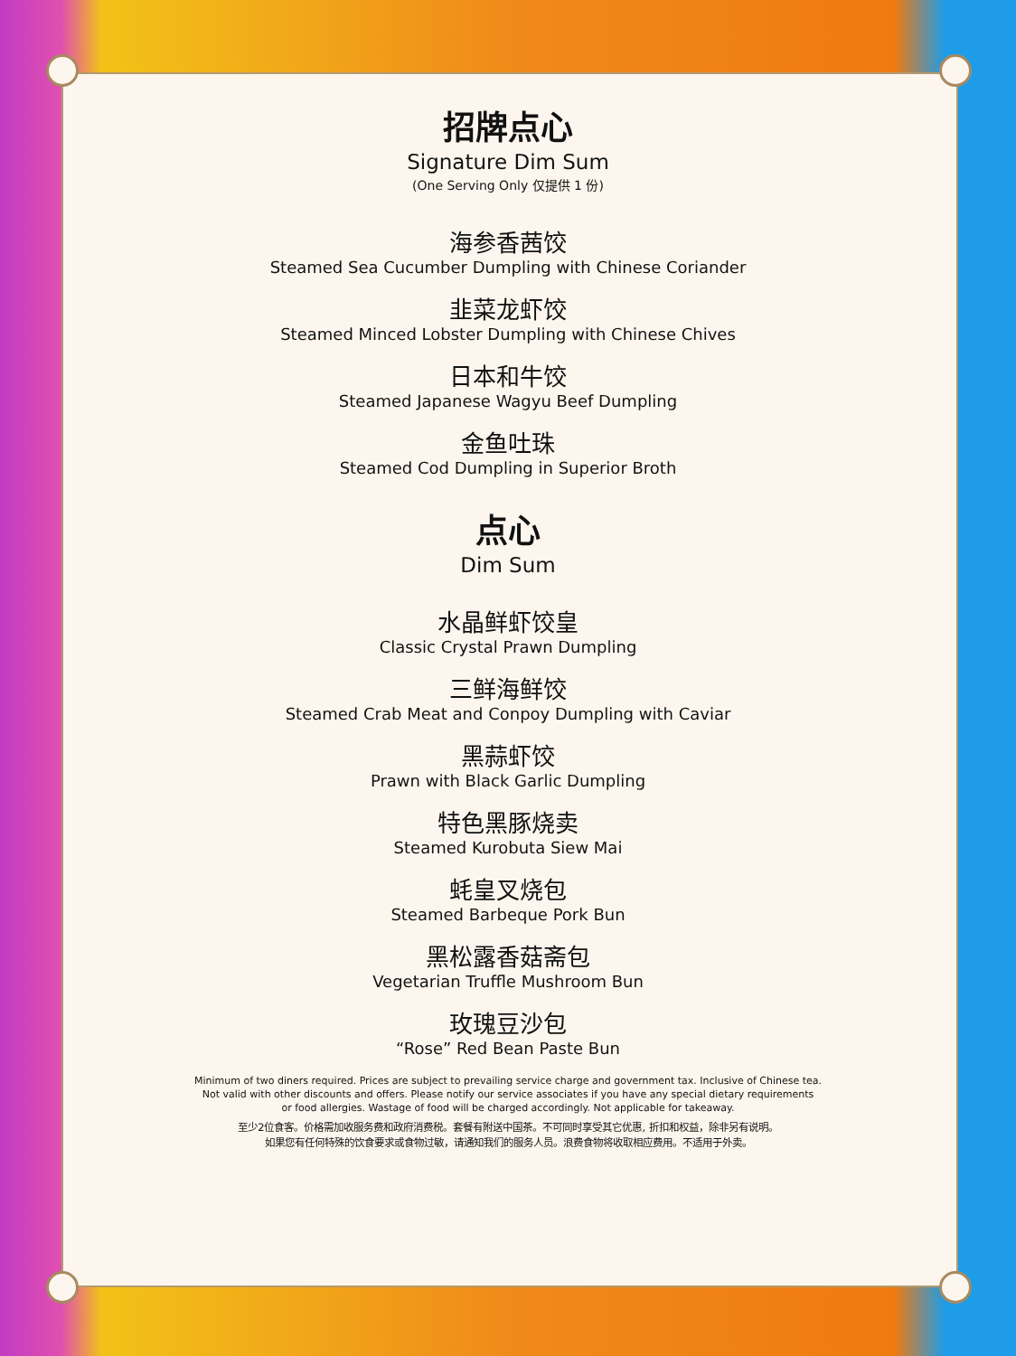招牌点心
Signature Dim Sum
(One Serving Only 仅提供 1 份)
海参香茜饺
Steamed Sea Cucumber Dumpling with Chinese Coriander
韭菜龙虾饺
Steamed Minced Lobster Dumpling with Chinese Chives
日本和牛饺
Steamed Japanese Wagyu Beef Dumpling
金鱼吐珠
Steamed Cod Dumpling in Superior Broth
点心
Dim Sum
水晶鲜虾饺皇
Classic Crystal Prawn Dumpling
三鲜海鲜饺
Steamed Crab Meat and Conpoy Dumpling with Caviar
黑蒜虾饺
Prawn with Black Garlic Dumpling
特色黑豚烧卖
Steamed Kurobuta Siew Mai
蚝皇叉烧包
Steamed Barbeque Pork Bun
黑松露香菇斋包
Vegetarian Truffle Mushroom Bun
玫瑰豆沙包
“Rose” Red Bean Paste Bun
Minimum of two diners required. Prices are subject to prevailing service charge and government tax. Inclusive of Chinese tea.
Not valid with other discounts and offers. Please notify our service associates if you have any special dietary requirements
or food allergies. Wastage of food will be charged accordingly. Not applicable for takeaway.
至少2位食客。价格需加收服务费和政府消费税。套餐有附送中国茶。不可同时享受其它优惠, 折扣和权益，除非另有说明。
如果您有任何特殊的饮食要求或食物过敏，请通知我们的服务人员。浪费食物将收取相应费用。不适用于外卖。